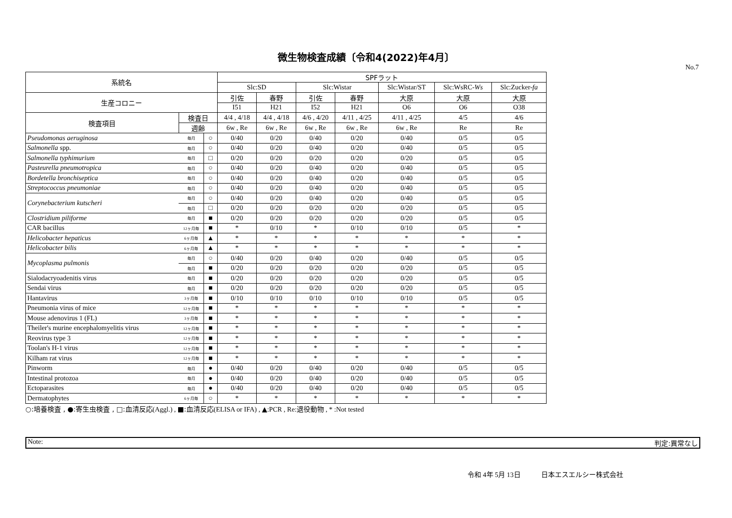微生物検査成績〔令和4(2022)年4月〕
No.7
| 系統名 | | | SPFラット | | | | | | |
| --- | --- | --- | --- | --- | --- | --- | --- | --- | --- |
| | | | Slc:SD | | Slc:Wistar | | Slc:Wistar/ST | Slc:WsRC- Ws | Slc:Zucker- fa |
| 生産コロニー | | | 引佐 | 春野 | 引佐 | 春野 | 大原 | 大原 | 大原 |
| | | | I51 | H21 | I52 | H21 | O6 | O6 | O38 |
| 検査項目 | 検査日 | | 4/4 , 4/18 | 4/4 , 4/18 | 4/6 , 4/20 | 4/11 , 4/25 | 4/11 , 4/25 | 4/5 | 4/6 |
| | 週齢 | | 6w , Re | 6w , Re | 6w , Re | 6w , Re | 6w , Re | Re | Re |
| Pseudomonas aeruginosa | 毎月 | ○ | 0/40 | 0/20 | 0/40 | 0/20 | 0/40 | 0/5 | 0/5 |
| Salmonella spp. | 毎月 | ○ | 0/40 | 0/20 | 0/40 | 0/20 | 0/40 | 0/5 | 0/5 |
| Salmonella typhimurium | 毎月 | □ | 0/20 | 0/20 | 0/20 | 0/20 | 0/20 | 0/5 | 0/5 |
| Pasteurella pneumotropica | 毎月 | ○ | 0/40 | 0/20 | 0/40 | 0/20 | 0/40 | 0/5 | 0/5 |
| Bordetella bronchiseptica | 毎月 | ○ | 0/40 | 0/20 | 0/40 | 0/20 | 0/40 | 0/5 | 0/5 |
| Streptococcus pneumoniae | 毎月 | ○ | 0/40 | 0/20 | 0/40 | 0/20 | 0/40 | 0/5 | 0/5 |
| Corynebacterium kutscheri | 毎月 | ○ | 0/40 | 0/20 | 0/40 | 0/20 | 0/40 | 0/5 | 0/5 |
| | 毎月 | □ | 0/20 | 0/20 | 0/20 | 0/20 | 0/20 | 0/5 | 0/5 |
| Clostridium piliforme | 毎月 | ■ | 0/20 | 0/20 | 0/20 | 0/20 | 0/20 | 0/5 | 0/5 |
| CAR bacillus | 12ヶ月毎 | ■ | * | 0/10 | * | 0/10 | 0/10 | 0/5 | * |
| Helicobacter hepaticus | 6ヶ月毎 | ▲ | * | * | * | * | * | * | * |
| Helicobacter bilis | 6ヶ月毎 | ▲ | * | * | * | * | * | * | * |
| Mycoplasma pulmonis | 毎月 | ○ | 0/40 | 0/20 | 0/40 | 0/20 | 0/40 | 0/5 | 0/5 |
| | 毎月 | ■ | 0/20 | 0/20 | 0/20 | 0/20 | 0/20 | 0/5 | 0/5 |
| Sialodacryoadenitis virus | 毎月 | ■ | 0/20 | 0/20 | 0/20 | 0/20 | 0/20 | 0/5 | 0/5 |
| Sendai virus | 毎月 | ■ | 0/20 | 0/20 | 0/20 | 0/20 | 0/20 | 0/5 | 0/5 |
| Hantavirus | 3ヶ月毎 | ■ | 0/10 | 0/10 | 0/10 | 0/10 | 0/10 | 0/5 | 0/5 |
| Pneumonia virus of mice | 12ヶ月毎 | ■ | * | * | * | * | * | * | * |
| Mouse adenovirus 1 (FL) | 3ヶ月毎 | ■ | * | * | * | * | * | * | * |
| Theiler's murine encephalomyelitis virus | 12ヶ月毎 | ■ | * | * | * | * | * | * | * |
| Reovirus type 3 | 12ヶ月毎 | ■ | * | * | * | * | * | * | * |
| Toolan's H-1 virus | 12ヶ月毎 | ■ | * | * | * | * | * | * | * |
| Kilham rat virus | 12ヶ月毎 | ■ | * | * | * | * | * | * | * |
| Pinworm | 毎月 | ● | 0/40 | 0/20 | 0/40 | 0/20 | 0/40 | 0/5 | 0/5 |
| Intestinal protozoa | 毎月 | ● | 0/40 | 0/20 | 0/40 | 0/20 | 0/40 | 0/5 | 0/5 |
| Ectoparasites | 毎月 | ● | 0/40 | 0/20 | 0/40 | 0/20 | 0/40 | 0/5 | 0/5 |
| Dermatophytes | 6ヶ月毎 | ○ | * | * | * | * | * | * | * |
○:培養検査 , ●:寄生虫検査 , □:血清反応(Aggl.) , ■:血清反応(ELISA or IFA) , ▲:PCR , Re:退役動物 , * :Not tested
Note: 判定:異常なし
令和 4年 5月 13日 日本エスエルシー株式会社